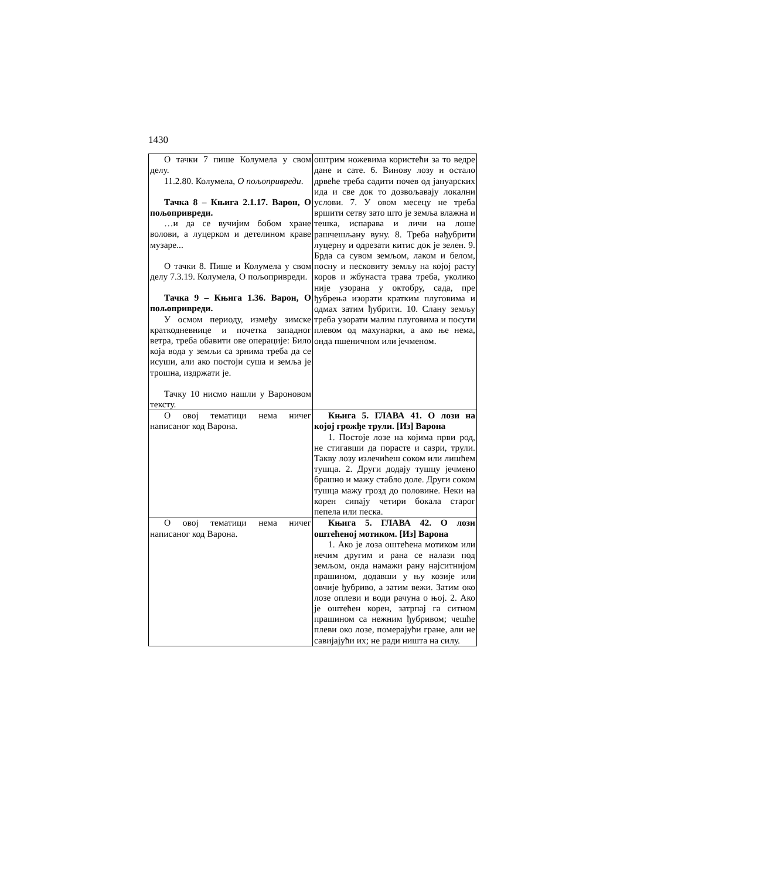1430
| О тачки 7 пише Колумела у свом делу. 11.2.80. Колумела, О пољопривреди . Тачка 8 – Књига 2.1.17. Варон, О пољопривреди. …и да се вучијим бобом хране волови, а луцерком и детелином краве музаре... О тачки 8. Пише и Колумела у свом делу 7.3.19. Колумела, О пољопривреди. Тачка 9 – Књига 1.36. Варон, О пољопривреди. У осмом периоду, између зимске краткодневнице и почетка западног ветра, треба обавити ове операције: Било која вода у земљи са зрнима треба да се исуши, али ако постоји суша и земља је трошна, издржати је. Тачку 10 нисмо нашли у Вароновом тексту. | оштрим ножевима користећи за то ведре дане и сате. 6. Винову лозу и остало дрвеће треба садити почев од јануарских ида и све док то дозвољавају локални услови. 7. У овом месецу не треба вршити сетву зато што је земља влажна и тешка, испарава и личи на лоше рашчешљану вуну. 8. Треба нађубрити луцерну и одрезати китис док је зелен. 9. Брда са сувом земљом, лаком и белом, посну и песковиту земљу на којој расту коров и жбунаста трава треба, уколико није узорана у октобру, сада, пре ђубрења изорати кратким плуговима и одмах затим ђубрити. 10. Слану земљу треба узорати малим плуговима и посути плевом од махунарки, а ако ње нема, онда пшеничном или јечменом. |
| О овој тематици нема ничег написаног код Варона. | Књига 5. ГЛАВА 41. О лози на којој грожђе трули. [Из] Варона 1. Постоје лозе на којима први род, не стигавши да порасте и сазри, трули. Такву лозу излечићеш соком или лишћем тушца. 2. Други додају тушцу јечмено брашно и мажу стабло доле. Други соком тушца мажу грозд до половине. Неки на корен сипају четири бокала старог пепела или песка. |
| О овој тематици нема ничег написаног код Варона. | Књига 5. ГЛАВА 42. О лози оштећеној мотиком. [Из] Варона 1. Ако је лоза оштећена мотиком или нечим другим и рана се налази под земљом, онда намажи рану најситнијом прашином, додавши у њу козије или овчије ђубриво, а затим вежи. Затим око лозе оплеви и води рачуна о њој. 2. Ако је оштећен корен, затрпај га ситном прашином са нежним ђубривом; чешће плеви око лозе, померајући гране, али не савијајући их; не ради ништа на силу. |